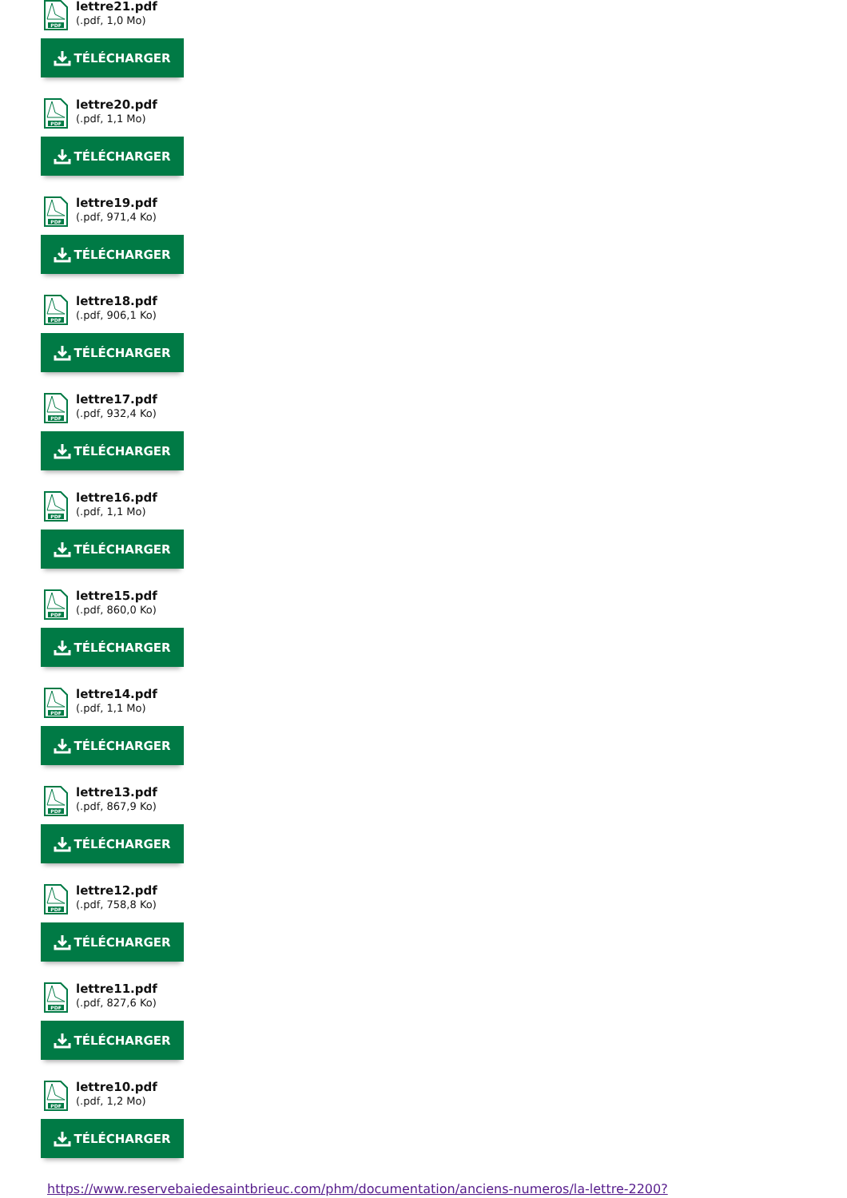PDF
lettre21.pdf
(.pdf, 1,0 Mo)
TÉLÉCHARGER
PDF
lettre20.pdf
(.pdf, 1,1 Mo)
TÉLÉCHARGER
PDF
lettre19.pdf
(.pdf, 971,4 Ko)
TÉLÉCHARGER
PDF
lettre18.pdf
(.pdf, 906,1 Ko)
TÉLÉCHARGER
PDF
lettre17.pdf
(.pdf, 932,4 Ko)
TÉLÉCHARGER
PDF
lettre16.pdf
(.pdf, 1,1 Mo)
TÉLÉCHARGER
PDF
lettre15.pdf
(.pdf, 860,0 Ko)
TÉLÉCHARGER
PDF
lettre14.pdf
(.pdf, 1,1 Mo)
TÉLÉCHARGER
PDF
lettre13.pdf
(.pdf, 867,9 Ko)
TÉLÉCHARGER
PDF
lettre12.pdf
(.pdf, 758,8 Ko)
TÉLÉCHARGER
PDF
lettre11.pdf
(.pdf, 827,6 Ko)
TÉLÉCHARGER
PDF
lettre10.pdf
(.pdf, 1,2 Mo)
TÉLÉCHARGER
https://www.reservebaiedesaintbrieuc.com/phm/documentation/anciens-numeros/la-lettre-2200?